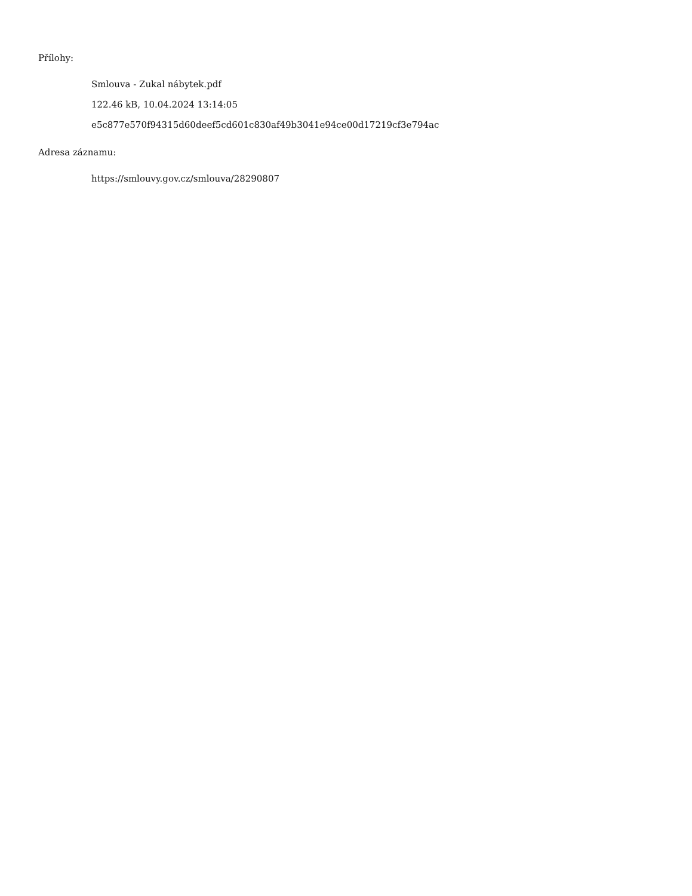Přílohy:
Smlouva - Zukal nábytek.pdf
122.46 kB, 10.04.2024 13:14:05
e5c877e570f94315d60deef5cd601c830af49b3041e94ce00d17219cf3e794ac
Adresa záznamu:
https://smlouvy.gov.cz/smlouva/28290807